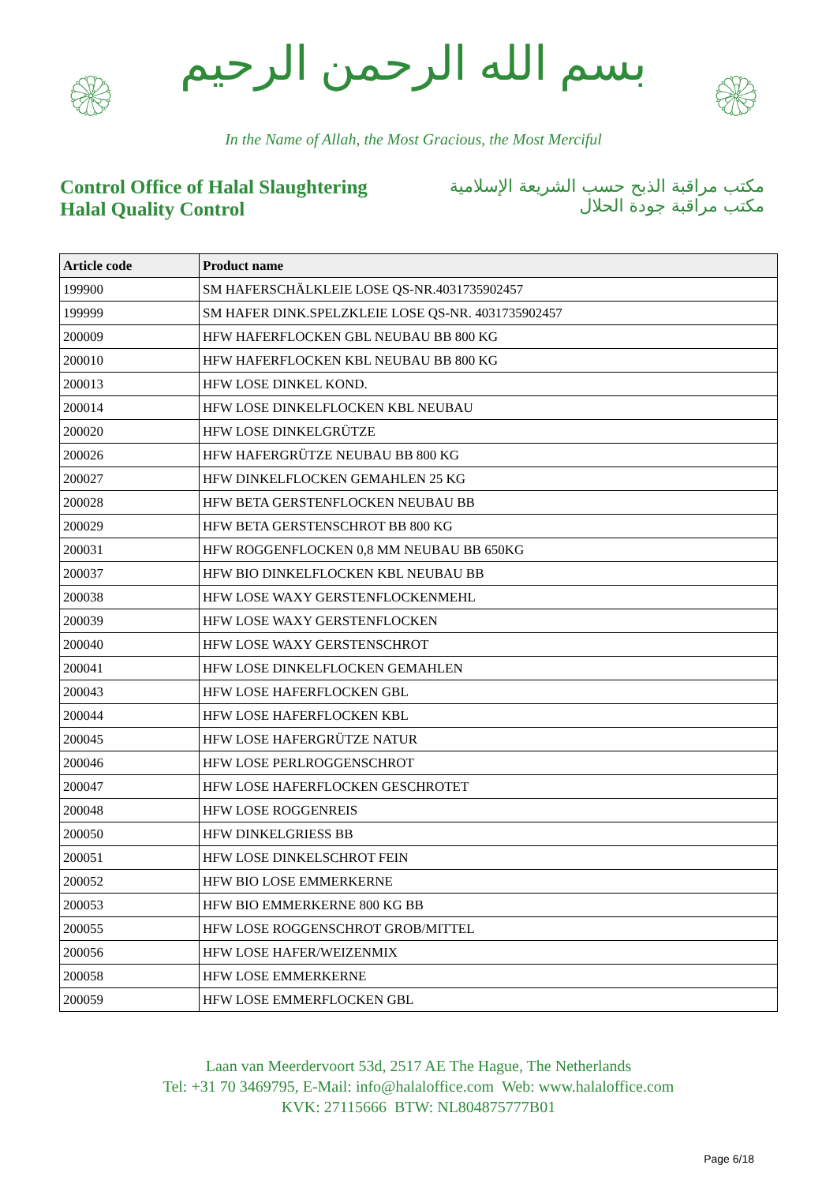۞
بسم الله الرحمن الرحيم
In the Name of Allah, the Most Gracious, the Most Merciful
۞
Control Office of Halal Slaughtering
Halal Quality Control
مكتب مراقبة الذبح حسب الشريعة الإسلامية
مكتب مراقبة جودة الحلال
| Article code | Product name |
| --- | --- |
| 199900 | SM HAFERSCHÄLKLEIE LOSE QS-NR.4031735902457 |
| 199999 | SM HAFER DINK.SPELZKLEIE LOSE QS-NR. 4031735902457 |
| 200009 | HFW HAFERFLOCKEN GBL NEUBAU BB 800 KG |
| 200010 | HFW HAFERFLOCKEN KBL NEUBAU BB 800 KG |
| 200013 | HFW LOSE DINKEL KOND. |
| 200014 | HFW LOSE DINKELFLOCKEN KBL NEUBAU |
| 200020 | HFW LOSE DINKELGRÜTZE |
| 200026 | HFW HAFERGRÜTZE NEUBAU BB 800 KG |
| 200027 | HFW DINKELFLOCKEN GEMAHLEN 25 KG |
| 200028 | HFW BETA GERSTENFLOCKEN NEUBAU BB |
| 200029 | HFW BETA GERSTENSCHROT BB 800 KG |
| 200031 | HFW ROGGENFLOCKEN 0,8 MM NEUBAU BB 650KG |
| 200037 | HFW BIO DINKELFLOCKEN KBL NEUBAU BB |
| 200038 | HFW LOSE WAXY GERSTENFLOCKENMEHL |
| 200039 | HFW LOSE WAXY GERSTENFLOCKEN |
| 200040 | HFW LOSE WAXY GERSTENSCHROT |
| 200041 | HFW LOSE DINKELFLOCKEN GEMAHLEN |
| 200043 | HFW LOSE HAFERFLOCKEN GBL |
| 200044 | HFW LOSE HAFERFLOCKEN KBL |
| 200045 | HFW LOSE HAFERGRÜTZE NATUR |
| 200046 | HFW LOSE PERLROGGENSCHROT |
| 200047 | HFW LOSE HAFERFLOCKEN GESCHROTET |
| 200048 | HFW LOSE ROGGENREIS |
| 200050 | HFW DINKELGRIESS BB |
| 200051 | HFW LOSE DINKELSCHROT FEIN |
| 200052 | HFW BIO LOSE EMMERKERNE |
| 200053 | HFW BIO EMMERKERNE 800 KG BB |
| 200055 | HFW LOSE ROGGENSCHROT GROB/MITTEL |
| 200056 | HFW LOSE HAFER/WEIZENMIX |
| 200058 | HFW LOSE EMMERKERNE |
| 200059 | HFW LOSE EMMERFLOCKEN GBL |
Laan van Meerdervoort 53d, 2517 AE The Hague, The Netherlands
Tel: +31 70 3469795, E-Mail: info@halaloffice.com Web: www.halaloffice.com
KVK: 27115666 BTW: NL804875777B01
Page 6/18